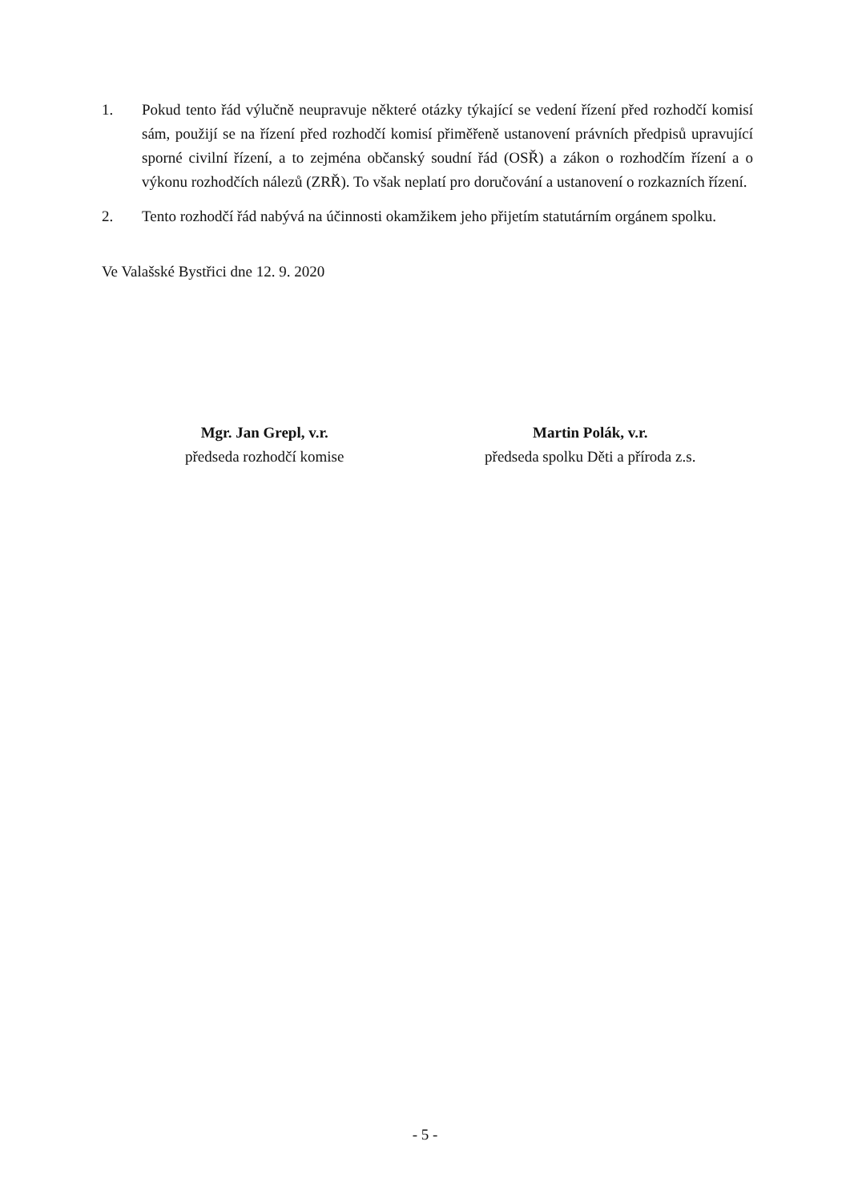1. Pokud tento řád výlučně neupravuje některé otázky týkající se vedení řízení před rozhodčí komisí sám, použijí se na řízení před rozhodčí komisí přiměřeně ustanovení právních předpisů upravující sporné civilní řízení, a to zejména občanský soudní řád (OSŘ) a zákon o rozhodčím řízení a o výkonu rozhodčích nálezů (ZRŘ). To však neplatí pro doručování a ustanovení o rozkazních řízení.
2. Tento rozhodčí řád nabývá na účinnosti okamžikem jeho přijetím statutárním orgánem spolku.
Ve Valašské Bystřici dne 12. 9. 2020
Mgr. Jan Grepl, v.r.
předseda rozhodčí komise
Martin Polák, v.r.
předseda spolku Děti a příroda z.s.
- 5 -